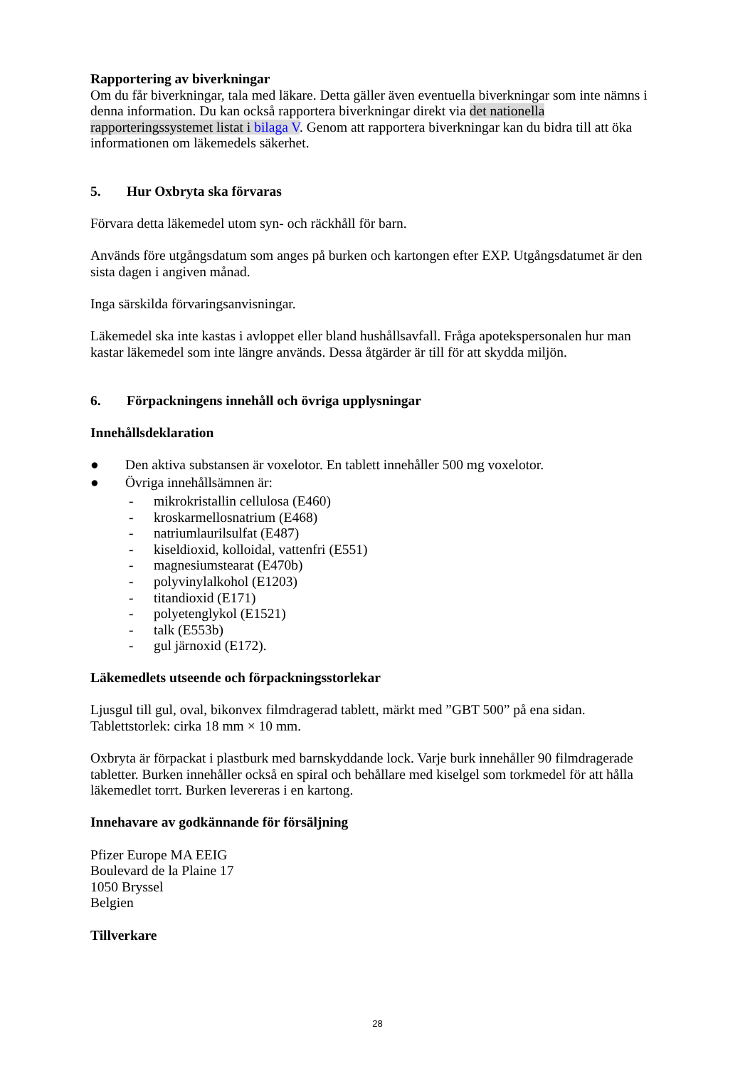Rapportering av biverkningar
Om du får biverkningar, tala med läkare. Detta gäller även eventuella biverkningar som inte nämns i denna information. Du kan också rapportera biverkningar direkt via det nationella rapporteringssystemet listat i bilaga V. Genom att rapportera biverkningar kan du bidra till att öka informationen om läkemedels säkerhet.
5. Hur Oxbryta ska förvaras
Förvara detta läkemedel utom syn- och räckhåll för barn.
Används före utgångsdatum som anges på burken och kartongen efter EXP. Utgångsdatumet är den sista dagen i angiven månad.
Inga särskilda förvaringsanvisningar.
Läkemedel ska inte kastas i avloppet eller bland hushållsavfall. Fråga apotekspersonalen hur man kastar läkemedel som inte längre används. Dessa åtgärder är till för att skydda miljön.
6. Förpackningens innehåll och övriga upplysningar
Innehållsdeklaration
● Den aktiva substansen är voxelotor. En tablett innehåller 500 mg voxelotor.
● Övriga innehållsämnen är:
- mikrokristallin cellulosa (E460)
- kroskarmellosnatrium (E468)
- natriumlaurilsulfat (E487)
- kiseldioxid, kolloidal, vattenfri (E551)
- magnesiumstearat (E470b)
- polyvinylalkohol (E1203)
- titandioxid (E171)
- polyetenglykol (E1521)
- talk (E553b)
- gul järnoxid (E172).
Läkemedlets utseende och förpackningsstorlekar
Ljusgul till gul, oval, bikonvex filmdragerad tablett, märkt med ”GBT 500” på ena sidan.
Tablettstorlek: cirka 18 mm × 10 mm.
Oxbryta är förpackat i plastburk med barnskyddande lock. Varje burk innehåller 90 filmdragerade tabletter. Burken innehåller också en spiral och behållare med kiselgel som torkmedel för att hålla läkemedlet torrt. Burken levereras i en kartong.
Innehavare av godkännande för försäljning
Pfizer Europe MA EEIG
Boulevard de la Plaine 17
1050 Bryssel
Belgien
Tillverkare
28